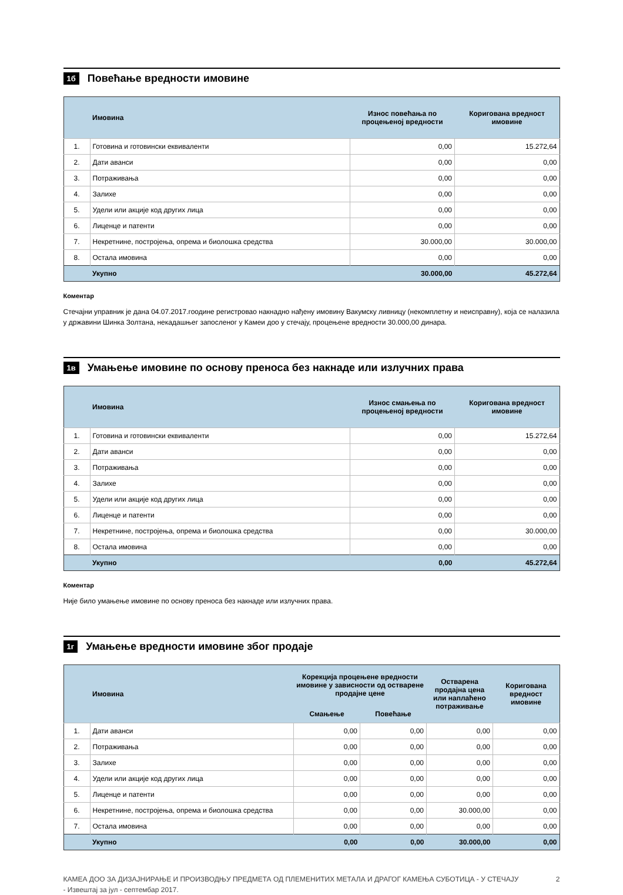1б Повећање вредности имовине
| | Имовина | Износ повећања по процењеној вредности | Коригована вредност имовине |
| --- | --- | --- | --- |
| 1. | Готовина и готовински еквиваленти | 0,00 | 15.272,64 |
| 2. | Дати аванси | 0,00 | 0,00 |
| 3. | Потраживања | 0,00 | 0,00 |
| 4. | Залихе | 0,00 | 0,00 |
| 5. | Удели или акције код других лица | 0,00 | 0,00 |
| 6. | Лиценце и патенти | 0,00 | 0,00 |
| 7. | Некретнине, постројења, опрема и биолошка средства | 30.000,00 | 30.000,00 |
| 8. | Остала имовина | 0,00 | 0,00 |
| | Укупно | 30.000,00 | 45.272,64 |
Коментар
Стечајни управник је дана 04.07.2017.гоодине регистровао накнадно нађену имовину Вакумску ливницу (некомплетну и неисправну), која се налазила у државини Шинка Золтана, некадашњег запосленог у Камеи доо у стечају, процењене вредности 30.000,00 динара.
1в Умањење имовине по основу преноса без накнаде или излучних права
| | Имовина | Износ смањења по процењеној вредности | Коригована вредност имовине |
| --- | --- | --- | --- |
| 1. | Готовина и готовински еквиваленти | 0,00 | 15.272,64 |
| 2. | Дати аванси | 0,00 | 0,00 |
| 3. | Потраживања | 0,00 | 0,00 |
| 4. | Залихе | 0,00 | 0,00 |
| 5. | Удели или акције код других лица | 0,00 | 0,00 |
| 6. | Лиценце и патенти | 0,00 | 0,00 |
| 7. | Некретнине, постројења, опрема и биолошка средства | 0,00 | 30.000,00 |
| 8. | Остала имовина | 0,00 | 0,00 |
| | Укупно | 0,00 | 45.272,64 |
Коментар
Није било умањење имовине по основу преноса без накнаде или излучних права.
1г Умањење вредности имовине због продаје
| | Имовина | Корекција процењене вредности имовине у зависности од остварене продајне цене | | Остварена продајна цена или наплаћено потраживање | Коригована вредност имовине |
| --- | --- | --- | --- | --- | --- |
| | | Смањење | Повећање | | |
| 1. | Дати аванси | 0,00 | 0,00 | 0,00 | 0,00 |
| 2. | Потраживања | 0,00 | 0,00 | 0,00 | 0,00 |
| 3. | Залихе | 0,00 | 0,00 | 0,00 | 0,00 |
| 4. | Удели или акције код других лица | 0,00 | 0,00 | 0,00 | 0,00 |
| 5. | Лиценце и патенти | 0,00 | 0,00 | 0,00 | 0,00 |
| 6. | Некретнине, постројења, опрема и биолошка средства | 0,00 | 0,00 | 30.000,00 | 0,00 |
| 7. | Остала имовина | 0,00 | 0,00 | 0,00 | 0,00 |
| | Укупно | 0,00 | 0,00 | 30.000,00 | 0,00 |
КАМЕА ДОО ЗА ДИЗАЈНИРАЊЕ И ПРОИЗВОДЊУ ПРЕДМЕТА ОД ПЛЕМЕНИТИХ МЕТАЛА И ДРАГОГ КАМЕЊА СУБОТИЦА - У СТЕЧАЈУ
- Извештај за јул - септембар 2017.
2